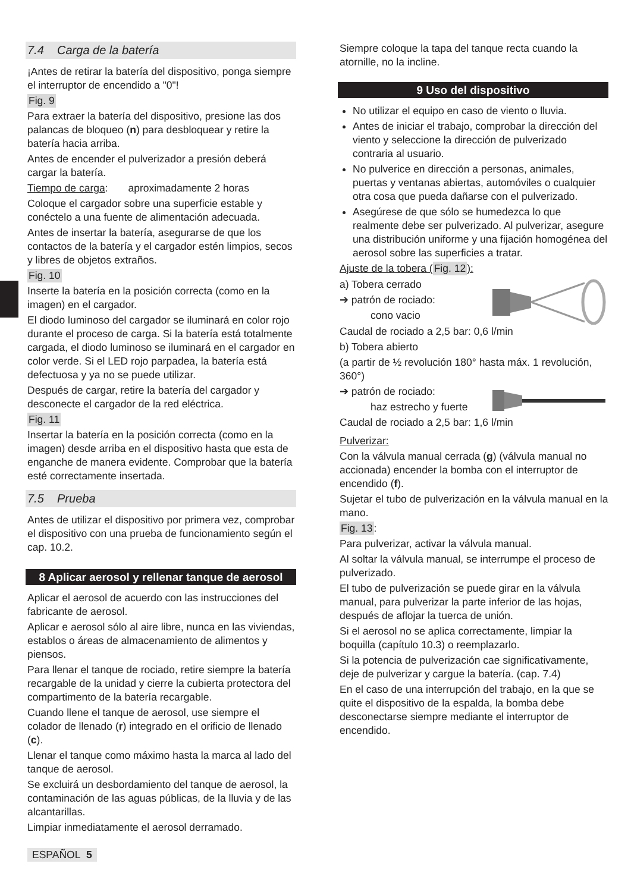7.4 Carga de la batería
¡Antes de retirar la batería del dispositivo, ponga siempre el interruptor de encendido a "0"!
Fig. 9
Para extraer la batería del dispositivo, presione las dos palancas de bloqueo (n) para desbloquear y retire la batería hacia arriba.
Antes de encender el pulverizador a presión deberá cargar la batería.
Tiempo de carga: aproximadamente 2 horas
Coloque el cargador sobre una superficie estable y conéctelo a una fuente de alimentación adecuada.
Antes de insertar la batería, asegurarse de que los contactos de la batería y el cargador estén limpios, secos y libres de objetos extraños.
Fig. 10
Inserte la batería en la posición correcta (como en la imagen) en el cargador.
El diodo luminoso del cargador se iluminará en color rojo durante el proceso de carga. Si la batería está totalmente cargada, el diodo luminoso se iluminará en el cargador en color verde. Si el LED rojo parpadea, la batería está defectuosa y ya no se puede utilizar.
Después de cargar, retire la batería del cargador y desconecte el cargador de la red eléctrica.
Fig. 11
Insertar la batería en la posición correcta (como en la imagen) desde arriba en el dispositivo hasta que esta de enganche de manera evidente. Comprobar que la batería esté correctamente insertada.
7.5 Prueba
Antes de utilizar el dispositivo por primera vez, comprobar el dispositivo con una prueba de funcionamiento según el cap. 10.2.
8 Aplicar aerosol y rellenar tanque de aerosol
Aplicar el aerosol de acuerdo con las instrucciones del fabricante de aerosol.
Aplicar e aerosol sólo al aire libre, nunca en las viviendas, establos o áreas de almacenamiento de alimentos y piensos.
Para llenar el tanque de rociado, retire siempre la batería recargable de la unidad y cierre la cubierta protectora del compartimento de la batería recargable.
Cuando llene el tanque de aerosol, use siempre el colador de llenado (r) integrado en el orificio de llenado (c).
Llenar el tanque como máximo hasta la marca al lado del tanque de aerosol.
Se excluirá un desbordamiento del tanque de aerosol, la contaminación de las aguas públicas, de la lluvia y de las alcantarillas.
Limpiar inmediatamente el aerosol derramado.
ESPAÑOL 5
Siempre coloque la tapa del tanque recta cuando la atornille, no la incline.
9 Uso del dispositivo
No utilizar el equipo en caso de viento o lluvia.
Antes de iniciar el trabajo, comprobar la dirección del viento y seleccione la dirección de pulverizado contraria al usuario.
No pulverice en dirección a personas, animales, puertas y ventanas abiertas, automóviles o cualquier otra cosa que pueda dañarse con el pulverizado.
Asegúrese de que sólo se humedezca lo que realmente debe ser pulverizado. Al pulverizar, asegure una distribución uniforme y una fijación homogénea del aerosol sobre las superficies a tratar.
Ajuste de la tobera (Fig. 12):
a) Tobera cerrado
➔ patrón de rociado:
cono vacio
Caudal de rociado a 2,5 bar: 0,6 l/min
b) Tobera abierto
(a partir de ½ revolución 180° hasta máx. 1 revolución, 360°)
➔ patrón de rociado:
haz estrecho y fuerte
Caudal de rociado a 2,5 bar: 1,6 l/min
Pulverizar:
Con la válvula manual cerrada (g) (válvula manual no accionada) encender la bomba con el interruptor de encendido (f).
Sujetar el tubo de pulverización en la válvula manual en la mano.
Fig. 13:
Para pulverizar, activar la válvula manual.
Al soltar la válvula manual, se interrumpe el proceso de pulverizado.
El tubo de pulverización se puede girar en la válvula manual, para pulverizar la parte inferior de las hojas, después de aflojar la tuerca de unión.
Si el aerosol no se aplica correctamente, limpiar la boquilla (capítulo 10.3) o reemplazarlo.
Si la potencia de pulverización cae significativamente, deje de pulverizar y cargue la batería. (cap. 7.4)
En el caso de una interrupción del trabajo, en la que se quite el dispositivo de la espalda, la bomba debe desconectarse siempre mediante el interruptor de encendido.